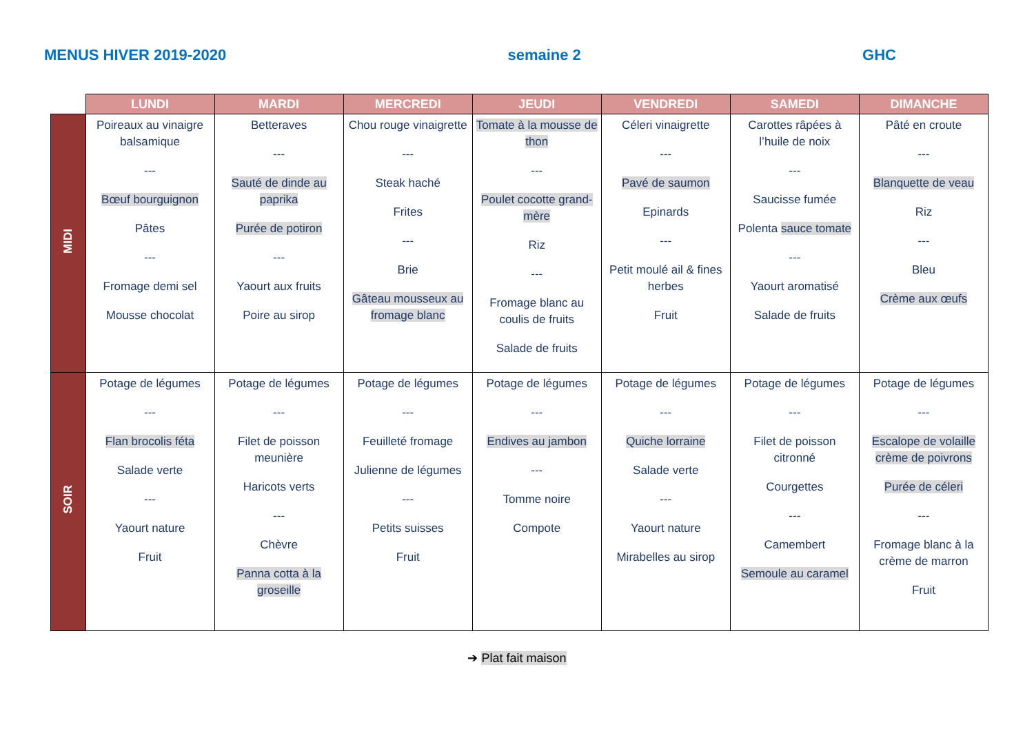MENUS HIVER 2019-2020 semaine 2 GHC
| | LUNDI | MARDI | MERCREDI | JEUDI | VENDREDI | SAMEDI | DIMANCHE |
| --- | --- | --- | --- | --- | --- | --- | --- |
| MIDI | Poireaux au vinaigre balsamique --- Bœuf bourguignon Pâtes --- Fromage demi sel Mousse chocolat | Betteraves --- Sauté de dinde au paprika Purée de potiron --- Yaourt aux fruits Poire au sirop | Chou rouge vinaigrette --- Steak haché Frites --- Brie Gâteau mousseux au fromage blanc | Tomate à la mousse de thon --- Poulet cocotte grand-mère Riz --- Fromage blanc au coulis de fruits Salade de fruits | Céleri vinaigrette --- Pavé de saumon Epinards --- Petit moulé ail & fines herbes Fruit | Carottes râpées à l’huile de noix --- Saucisse fumée Polenta sauce tomate --- Yaourt aromatisé Salade de fruits | Pâté en croute --- Blanquette de veau Riz --- Bleu Crème aux œufs |
| SOIR | Potage de légumes --- Flan brocolis féta Salade verte --- Yaourt nature Fruit | Potage de légumes --- Filet de poisson meunière Haricots verts --- Chèvre Panna cotta à la groseille | Potage de légumes --- Feuilleté fromage Julienne de légumes --- Petits suisses Fruit | Potage de légumes --- Endives au jambon --- Tomme noire Compote | Potage de légumes --- Quiche lorraine Salade verte --- Yaourt nature Mirabelles au sirop | Potage de légumes --- Filet de poisson citronné Courgettes --- Camembert Semoule au caramel | Potage de légumes --- Escalope de volaille crème de poivrons Purée de céleri --- Fromage blanc à la crème de marron Fruit |
➔ Plat fait maison